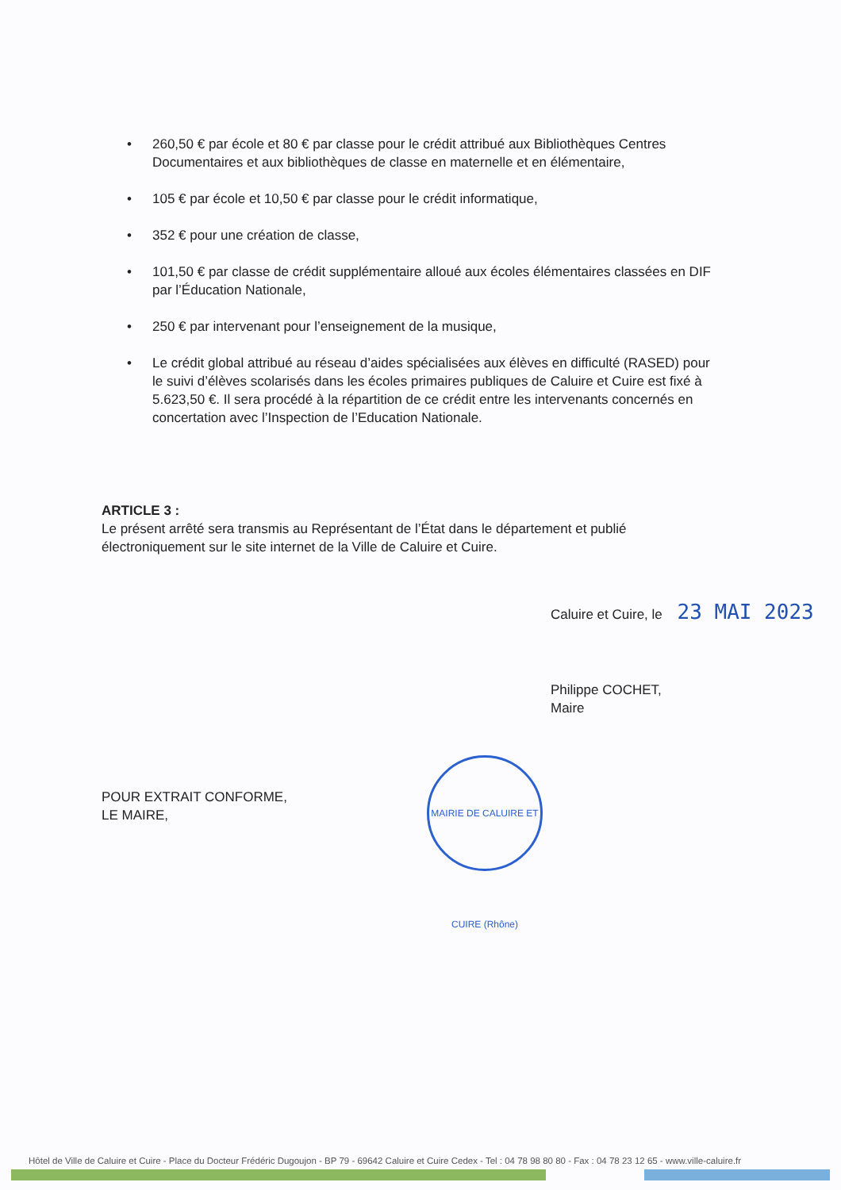• 260,50 € par école et 80 € par classe pour le crédit attribué aux Bibliothèques Centres Documentaires et aux bibliothèques de classe en maternelle et en élémentaire,
• 105 € par école et 10,50 € par classe pour le crédit informatique,
• 352 € pour une création de classe,
• 101,50 € par classe de crédit supplémentaire alloué aux écoles élémentaires classées en DIF par l’Éducation Nationale,
• 250 € par intervenant pour l’enseignement de la musique,
• Le crédit global attribué au réseau d’aides spécialisées aux élèves en difficulté (RASED) pour le suivi d’élèves scolarisés dans les écoles primaires publiques de Caluire et Cuire est fixé à 5.623,50 €. Il sera procédé à la répartition de ce crédit entre les intervenants concernés en concertation avec l’Inspection de l’Education Nationale.
ARTICLE 3 :
Le présent arrêté sera transmis au Représentant de l’État dans le département et publié électroniquement sur le site internet de la Ville de Caluire et Cuire.
Caluire et Cuire, le 23 MAI 2023
Philippe COCHET,
Maire
POUR EXTRAIT CONFORME,
LE MAIRE,
MAIRIE DE CALUIRE ET CUIRE (Rhône)
Hôtel de Ville de Caluire et Cuire - Place du Docteur Frédéric Dugoujon - BP 79 - 69642 Caluire et Cuire Cedex - Tel : 04 78 98 80 80 - Fax : 04 78 23 12 65 - www.ville-caluire.fr